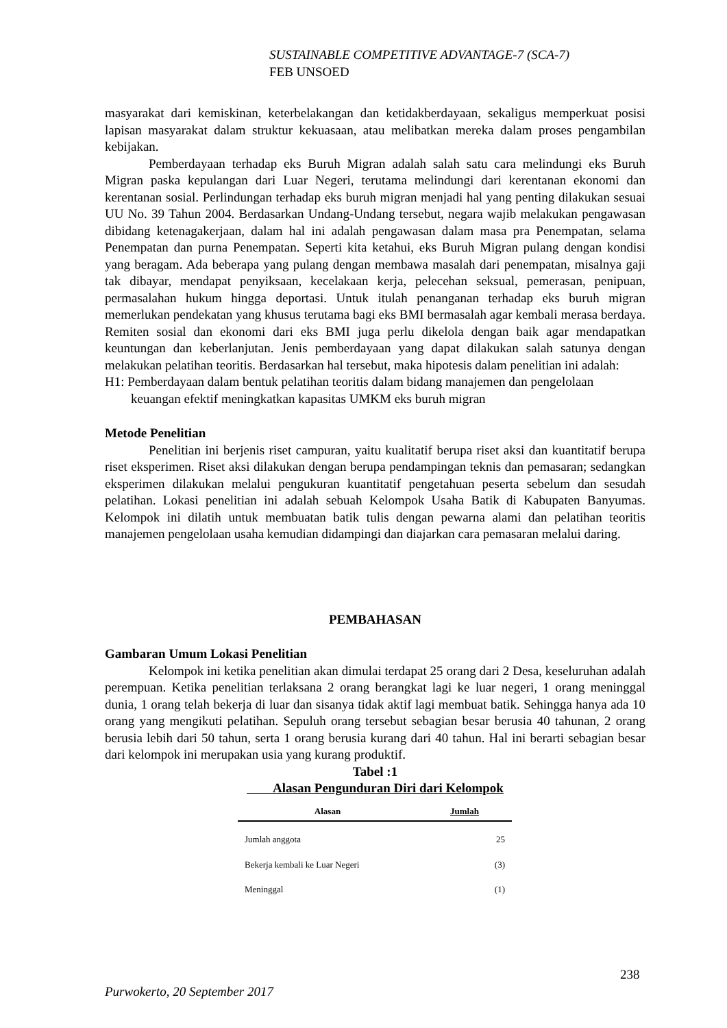SUSTAINABLE COMPETITIVE ADVANTAGE-7 (SCA-7)
FEB UNSOED
masyarakat dari kemiskinan, keterbelakangan dan ketidakberdayaan, sekaligus memperkuat posisi lapisan masyarakat dalam struktur kekuasaan, atau melibatkan mereka dalam proses pengambilan kebijakan.
Pemberdayaan terhadap eks Buruh Migran adalah salah satu cara melindungi eks Buruh Migran paska kepulangan dari Luar Negeri, terutama melindungi dari kerentanan ekonomi dan kerentanan sosial. Perlindungan terhadap eks buruh migran menjadi hal yang penting dilakukan sesuai UU No. 39 Tahun 2004. Berdasarkan Undang-Undang tersebut, negara wajib melakukan pengawasan dibidang ketenagakerjaan, dalam hal ini adalah pengawasan dalam masa pra Penempatan, selama Penempatan dan purna Penempatan. Seperti kita ketahui, eks Buruh Migran pulang dengan kondisi yang beragam. Ada beberapa yang pulang dengan membawa masalah dari penempatan, misalnya gaji tak dibayar, mendapat penyiksaan, kecelakaan kerja, pelecehan seksual, pemerasan, penipuan, permasalahan hukum hingga deportasi. Untuk itulah penanganan terhadap eks buruh migran memerlukan pendekatan yang khusus terutama bagi eks BMI bermasalah agar kembali merasa berdaya. Remiten sosial dan ekonomi dari eks BMI juga perlu dikelola dengan baik agar mendapatkan keuntungan dan keberlanjutan. Jenis pemberdayaan yang dapat dilakukan salah satunya dengan melakukan pelatihan teoritis. Berdasarkan hal tersebut, maka hipotesis dalam penelitian ini adalah:
H1: Pemberdayaan dalam bentuk pelatihan teoritis dalam bidang manajemen dan pengelolaan keuangan efektif meningkatkan kapasitas UMKM eks buruh migran
Metode Penelitian
Penelitian ini berjenis riset campuran, yaitu kualitatif berupa riset aksi dan kuantitatif berupa riset eksperimen. Riset aksi dilakukan dengan berupa pendampingan teknis dan pemasaran; sedangkan eksperimen dilakukan melalui pengukuran kuantitatif pengetahuan peserta sebelum dan sesudah pelatihan. Lokasi penelitian ini adalah sebuah Kelompok Usaha Batik di Kabupaten Banyumas. Kelompok ini dilatih untuk membuatan batik tulis dengan pewarna alami dan pelatihan teoritis manajemen pengelolaan usaha kemudian didampingi dan diajarkan cara pemasaran melalui daring.
PEMBAHASAN
Gambaran Umum Lokasi Penelitian
Kelompok ini ketika penelitian akan dimulai terdapat 25 orang dari 2 Desa, keseluruhan adalah perempuan. Ketika penelitian terlaksana 2 orang berangkat lagi ke luar negeri, 1 orang meninggal dunia, 1 orang telah bekerja di luar dan sisanya tidak aktif lagi membuat batik. Sehingga hanya ada 10 orang yang mengikuti pelatihan. Sepuluh orang tersebut sebagian besar berusia 40 tahunan, 2 orang berusia lebih dari 50 tahun, serta 1 orang berusia kurang dari 40 tahun. Hal ini berarti sebagian besar dari kelompok ini merupakan usia yang kurang produktif.
Tabel :1
Alasan Pengunduran Diri dari Kelompok
| Alasan | Jumlah |
| --- | --- |
| Jumlah anggota | 25 |
| Bekerja kembali ke Luar Negeri | (3) |
| Meninggal | (1) |
238
Purwokerto, 20 September 2017